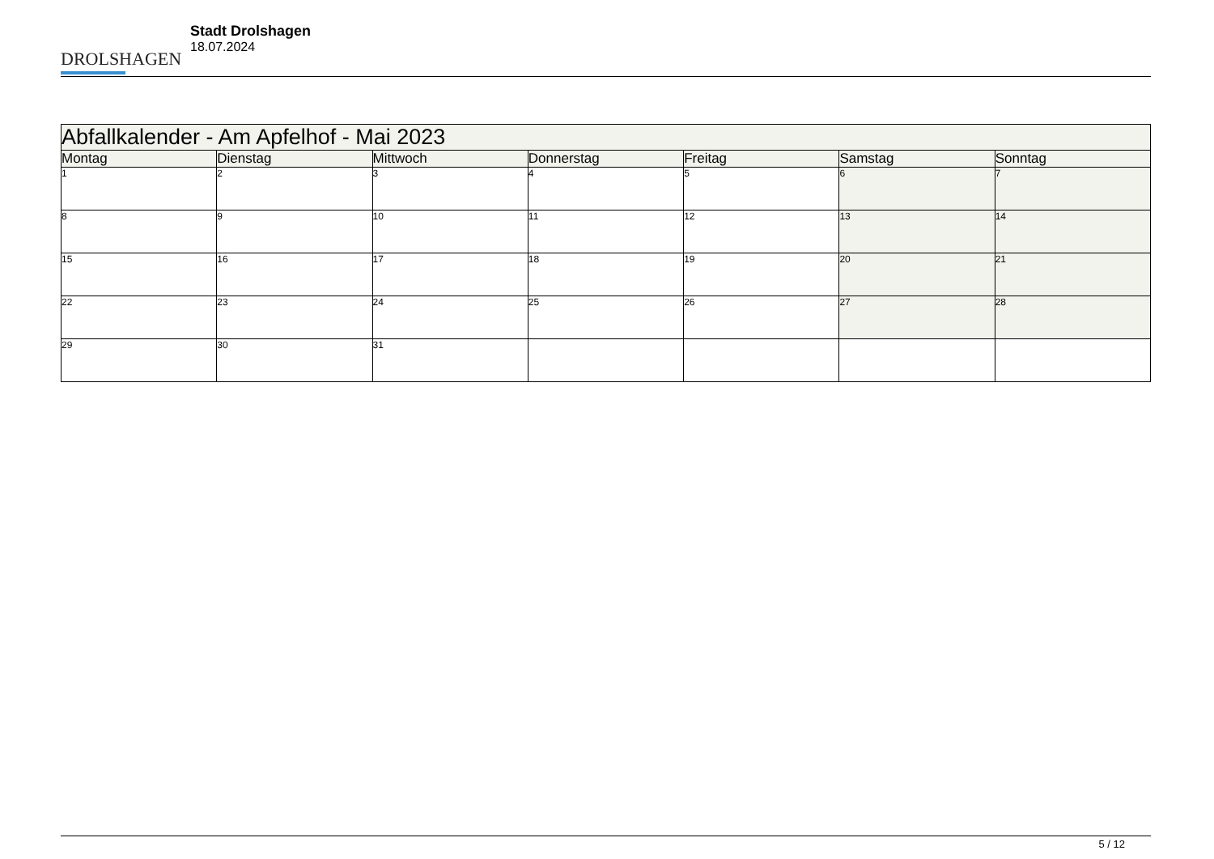DROLSHAGEN
Stadt Drolshagen
18.07.2024
| Abfallkalender - Am Apfelhof - Mai 2023 | | | | | | |
| --- | --- | --- | --- | --- | --- | --- |
| Montag | Dienstag | Mittwoch | Donnerstag | Freitag | Samstag | Sonntag |
| 1 | 2 | 3 | 4 | 5 | 6 | 7 |
| 8 | 9 | 10 | 11 | 12 | 13 | 14 |
| 15 | 16 | 17 | 18 | 19 | 20 | 21 |
| 22 | 23 | 24 | 25 | 26 | 27 | 28 |
| 29 | 30 | 31 | | | | |
5 / 12